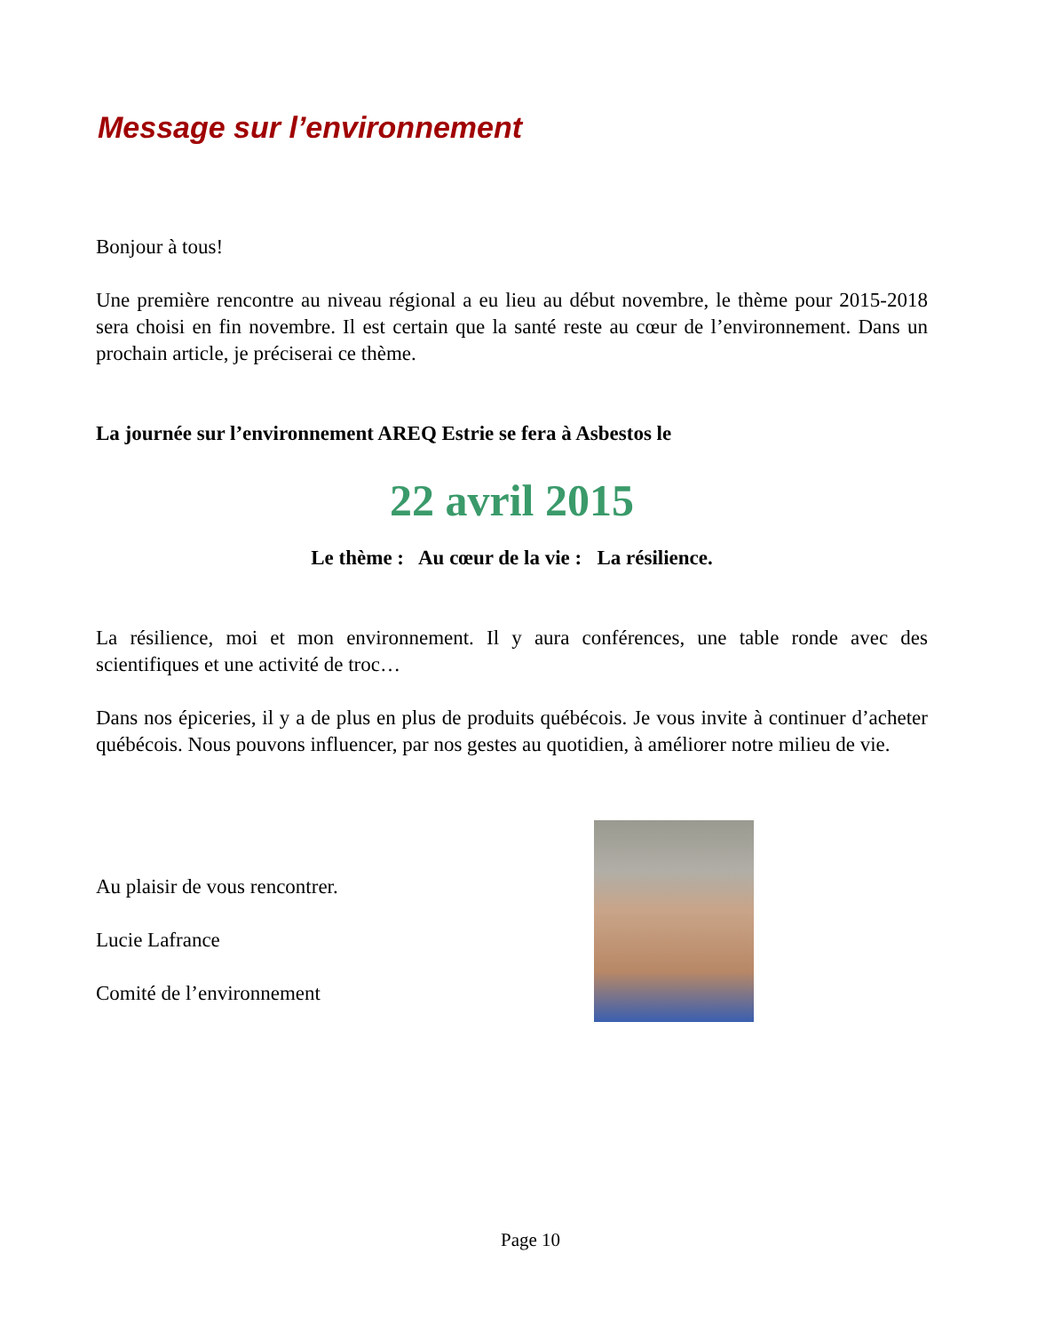Message sur l’environnement
Bonjour à tous!
Une première rencontre au niveau régional a eu lieu au début novembre, le thème pour 2015-2018 sera choisi en fin novembre. Il est certain que la santé reste au cœur de l’environnement. Dans un prochain article, je préciserai ce thème.
La journée sur l’environnement AREQ Estrie se fera à Asbestos le
22 avril 2015
Le thème : Au cœur de la vie : La résilience.
La résilience, moi et mon environnement. Il y aura conférences, une table ronde avec des scientifiques et une activité de troc…
Dans nos épiceries, il y a de plus en plus de produits québécois. Je vous invite à continuer d’acheter québécois. Nous pouvons influencer, par nos gestes au quotidien, à améliorer notre milieu de vie.
Au plaisir de vous rencontrer.
Lucie Lafrance
Comité de l’environnement
Page 10